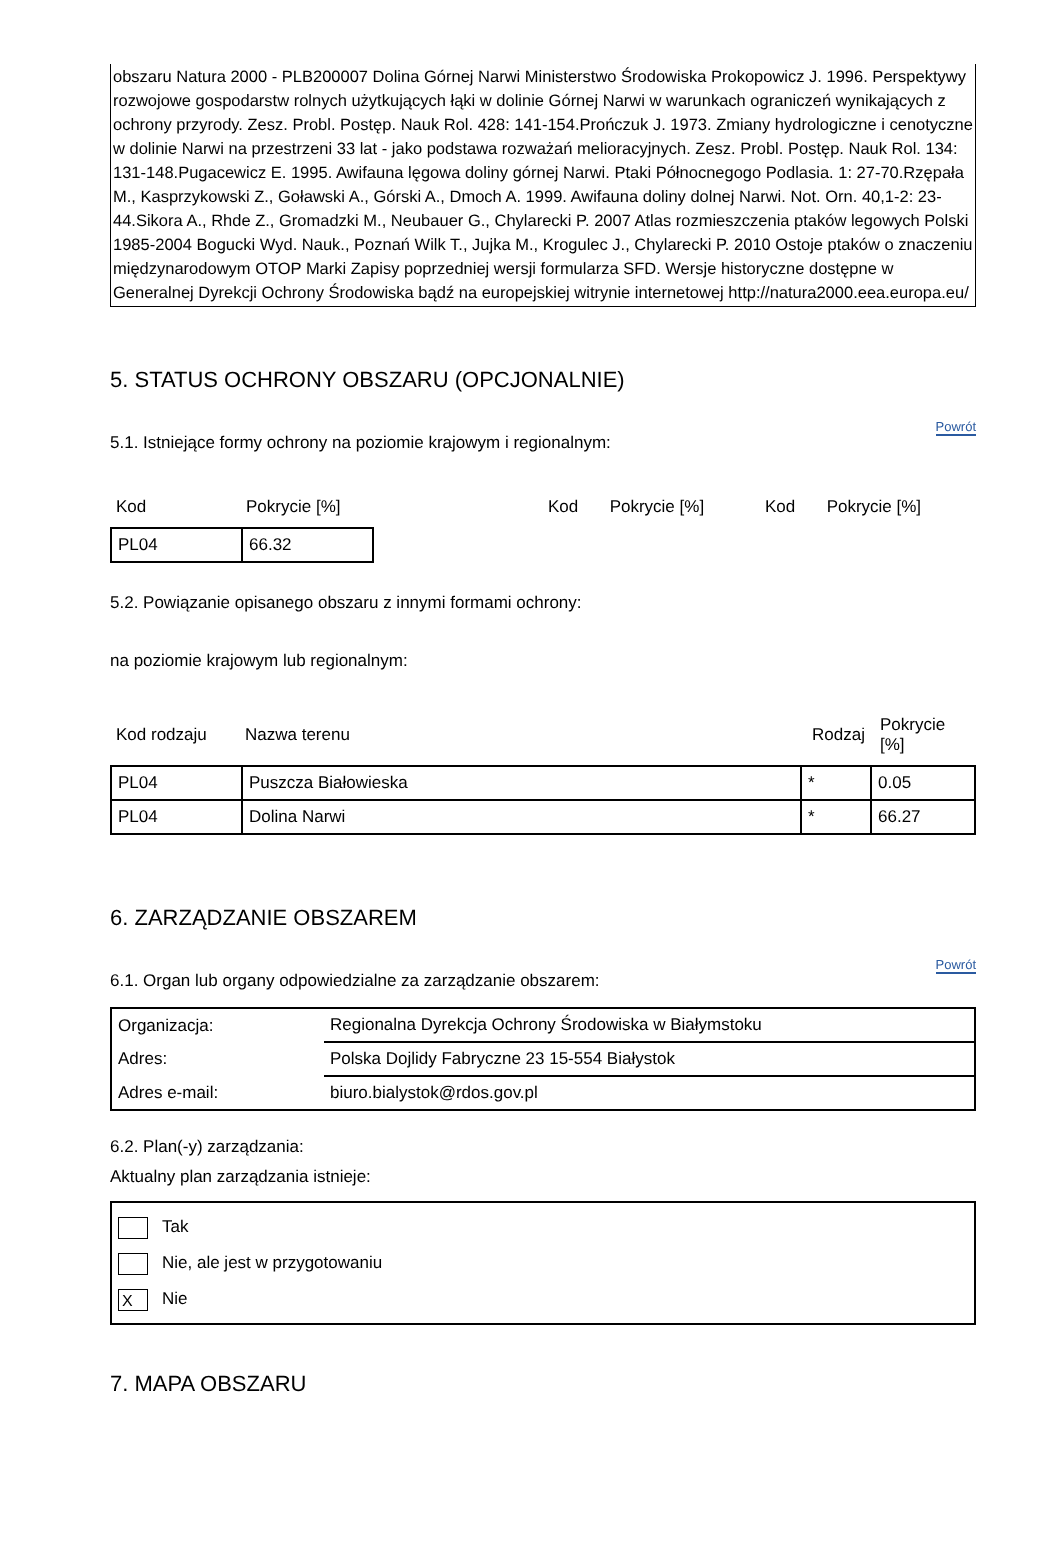obszaru Natura 2000 - PLB200007 Dolina Górnej Narwi Ministerstwo Środowiska Prokopowicz J. 1996. Perspektywy rozwojowe gospodarstw rolnych użytkujących łąki w dolinie Górnej Narwi w warunkach ograniczeń wynikających z ochrony przyrody. Zesz. Probl. Postęp. Nauk Rol. 428: 141-154.Prończuk J. 1973. Zmiany hydrologiczne i cenotyczne w dolinie Narwi na przestrzeni 33 lat - jako podstawa rozważań melioracyjnych. Zesz. Probl. Postęp. Nauk Rol. 134: 131-148.Pugacewicz E. 1995. Awifauna lęgowa doliny górnej Narwi. Ptaki Północnegogo Podlasia. 1: 27-70.Rzępała M., Kasprzykowski Z., Goławski A., Górski A., Dmoch A. 1999. Awifauna doliny dolnej Narwi. Not. Orn. 40,1-2: 23-44.Sikora A., Rhde Z., Gromadzki M., Neubauer G., Chylarecki P. 2007 Atlas rozmieszczenia ptaków legowych Polski 1985-2004 Bogucki Wyd. Nauk., Poznań Wilk T., Jujka M., Krogulec J., Chylarecki P. 2010 Ostoje ptaków o znaczeniu międzynarodowym OTOP Marki Zapisy poprzedniej wersji formularza SFD. Wersje historyczne dostępne w Generalnej Dyrekcji Ochrony Środowiska bądź na europejskiej witrynie internetowej http://natura2000.eea.europa.eu/
5. STATUS OCHRONY OBSZARU (OPCJONALNIE)
5.1. Istniejące formy ochrony na poziomie krajowym i regionalnym:
Powrót
| Kod | Pokrycie [%] | Kod | Pokrycie [%] | Kod | Pokrycie [%] |
| PL04 | 66.32 |
5.2. Powiązanie opisanego obszaru z innymi formami ochrony:
na poziomie krajowym lub regionalnym:
| Kod rodzaju | Nazwa terenu | Rodzaj | Pokrycie [%] |
| PL04 | Puszcza Białowieska | * | 0.05 |
| PL04 | Dolina Narwi | * | 66.27 |
6. ZARZĄDZANIE OBSZAREM
6.1. Organ lub organy odpowiedzialne za zarządzanie obszarem:
Powrót
| Organizacja: | Regionalna Dyrekcja Ochrony Środowiska w Białymstoku |
| Adres: | Polska Dojlidy Fabryczne 23 15-554 Białystok |
| Adres e-mail: | biuro.bialystok@rdos.gov.pl |
6.2. Plan(-y) zarządzania:
Aktualny plan zarządzania istnieje:
Tak
Nie, ale jest w przygotowaniu
X Nie
7. MAPA OBSZARU